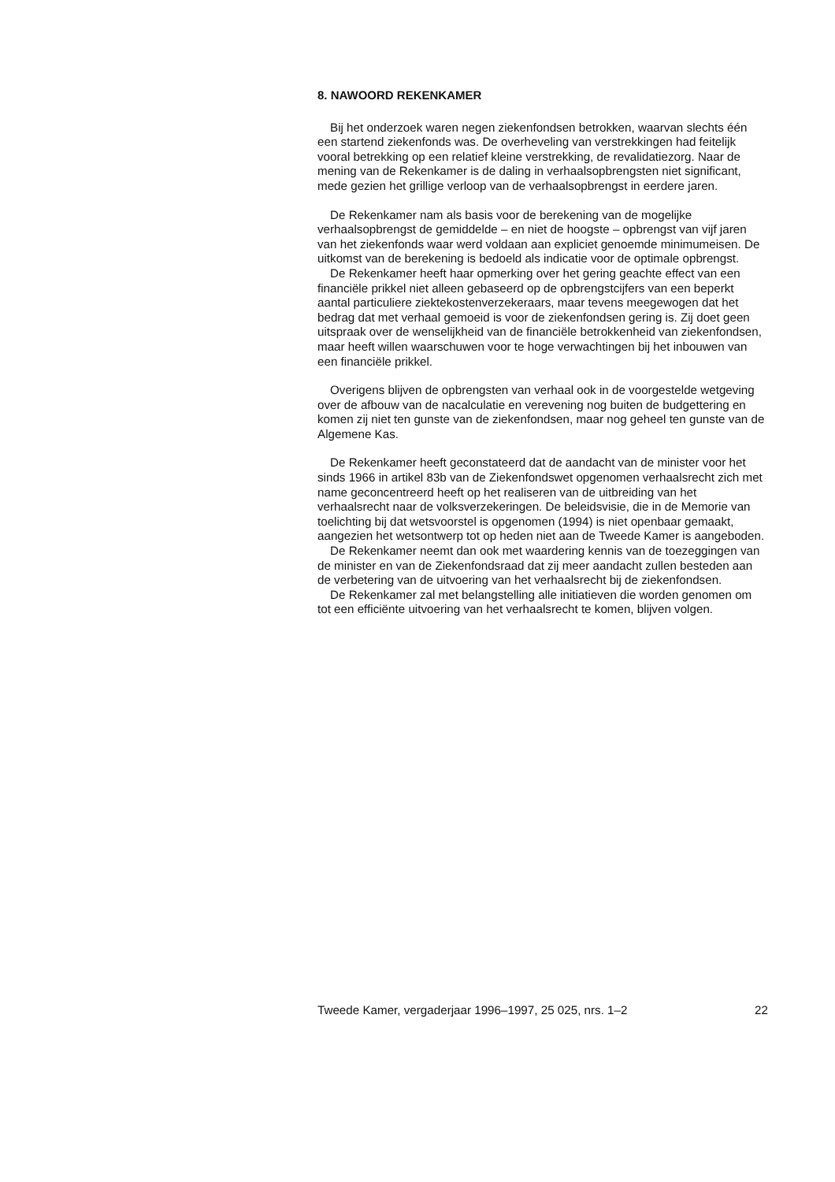8. NAWOORD REKENKAMER
Bij het onderzoek waren negen ziekenfondsen betrokken, waarvan slechts één een startend ziekenfonds was. De overheveling van verstrekkingen had feitelijk vooral betrekking op een relatief kleine verstrekking, de revalidatiezorg. Naar de mening van de Rekenkamer is de daling in verhaalsopbrengsten niet significant, mede gezien het grillige verloop van de verhaalsopbrengst in eerdere jaren.
De Rekenkamer nam als basis voor de berekening van de mogelijke verhaalsopbrengst de gemiddelde – en niet de hoogste – opbrengst van vijf jaren van het ziekenfonds waar werd voldaan aan expliciet genoemde minimumeisen. De uitkomst van de berekening is bedoeld als indicatie voor de optimale opbrengst.
De Rekenkamer heeft haar opmerking over het gering geachte effect van een financiële prikkel niet alleen gebaseerd op de opbrengstcijfers van een beperkt aantal particuliere ziektekostenverzekeraars, maar tevens meegewogen dat het bedrag dat met verhaal gemoeid is voor de ziekenfondsen gering is. Zij doet geen uitspraak over de wenselijkheid van de financiële betrokkenheid van ziekenfondsen, maar heeft willen waarschuwen voor te hoge verwachtingen bij het inbouwen van een financiële prikkel.
Overigens blijven de opbrengsten van verhaal ook in de voorgestelde wetgeving over de afbouw van de nacalculatie en verevening nog buiten de budgettering en komen zij niet ten gunste van de ziekenfondsen, maar nog geheel ten gunste van de Algemene Kas.
De Rekenkamer heeft geconstateerd dat de aandacht van de minister voor het sinds 1966 in artikel 83b van de Ziekenfondswet opgenomen verhaalsrecht zich met name geconcentreerd heeft op het realiseren van de uitbreiding van het verhaalsrecht naar de volksverzekeringen. De beleidsvisie, die in de Memorie van toelichting bij dat wetsvoorstel is opgenomen (1994) is niet openbaar gemaakt, aangezien het wetsontwerp tot op heden niet aan de Tweede Kamer is aangeboden.
De Rekenkamer neemt dan ook met waardering kennis van de toezeggingen van de minister en van de Ziekenfondsraad dat zij meer aandacht zullen besteden aan de verbetering van de uitvoering van het verhaalsrecht bij de ziekenfondsen.
De Rekenkamer zal met belangstelling alle initiatieven die worden genomen om tot een efficiënte uitvoering van het verhaalsrecht te komen, blijven volgen.
Tweede Kamer, vergaderjaar 1996–1997, 25 025, nrs. 1–2 22